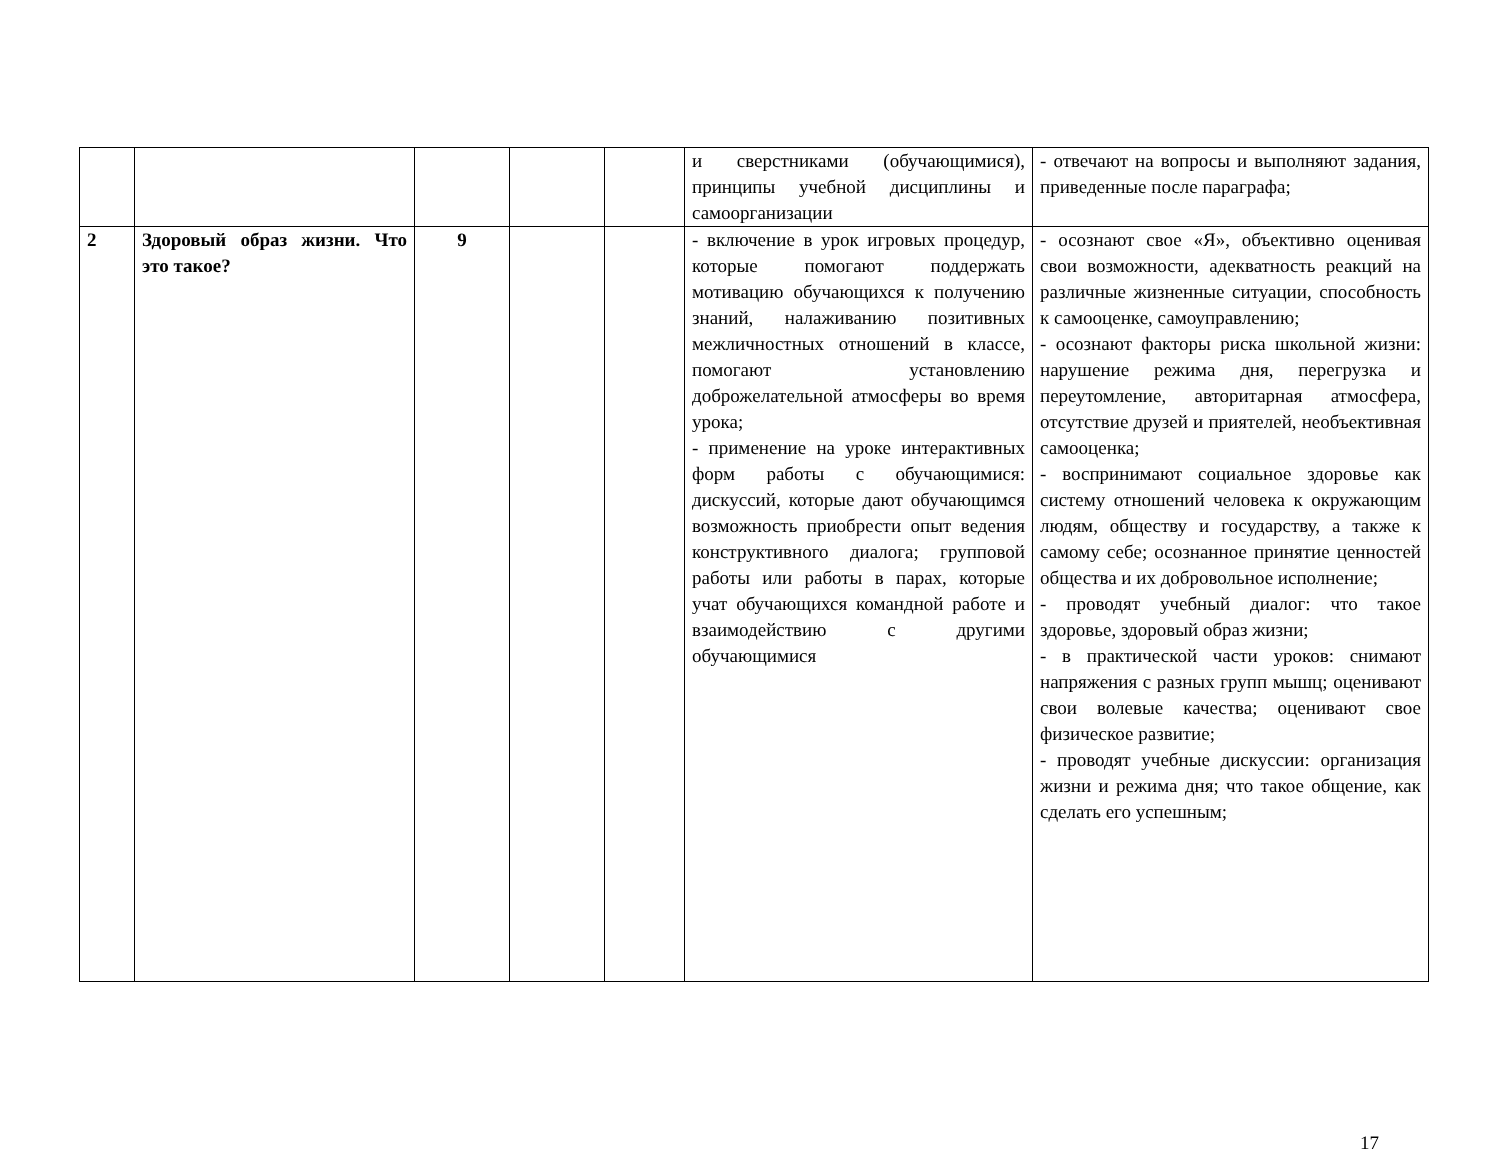| | | | | | и сверстниками (обучающимися), принципы учебной дисциплины и самоорганизации | - отвечают на вопросы и выполняют задания, приведенные после параграфа; |
| 2 | Здоровый образ жизни. Что это такое? | 9 | | | - включение в урок игровых процедур, которые помогают поддержать мотивацию обучающихся к получению знаний, налаживанию позитивных межличностных отношений в классе, помогают установлению доброжелательной атмосферы во время урока; - применение на уроке интерактивных форм работы с обучающимися: дискуссий, которые дают обучающимся возможность приобрести опыт ведения конструктивного диалога; групповой работы или работы в парах, которые учат обучающихся командной работе и взаимодействию с другими обучающимися | - осознают свое «Я», объективно оценивая свои возможности, адекватность реакций на различные жизненные ситуации, способность к самооценке, самоуправлению; - осознают факторы риска школьной жизни: нарушение режима дня, перегрузка и переутомление, авторитарная атмосфера, отсутствие друзей и приятелей, необъективная самооценка; - воспринимают социальное здоровье как систему отношений человека к окружающим людям, обществу и государству, а также к самому себе; осознанное принятие ценностей общества и их добровольное исполнение; - проводят учебный диалог: что такое здоровье, здоровый образ жизни; - в практической части уроков: снимают напряжения с разных групп мышц; оценивают свои волевые качества; оценивают свое физическое развитие; - проводят учебные дискуссии: организация жизни и режима дня; что такое общение, как сделать его успешным; |
17